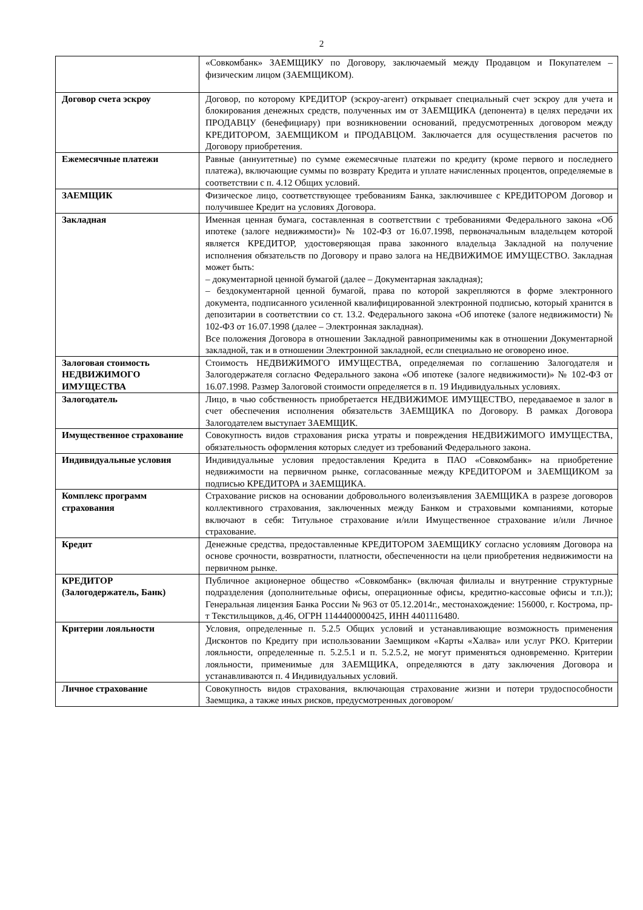2
| | «Совкомбанк» ЗАЕМЩИКУ по Договору, заключаемый между Продавцом и Покупателем – физическим лицом (ЗАЕМЩИКОМ). |
| Договор счета эскроу | Договор, по которому КРЕДИТОР (эскроу-агент) открывает специальный счет эскроу для учета и блокирования денежных средств, полученных им от ЗАЕМЩИКА (депонента) в целях передачи их ПРОДАВЦУ (бенефициару) при возникновении оснований, предусмотренных договором между КРЕДИТОРОМ, ЗАЕМЩИКОМ и ПРОДАВЦОМ. Заключается для осуществления расчетов по Договору приобретения. |
| Ежемесячные платежи | Равные (аннуитетные) по сумме ежемесячные платежи по кредиту (кроме первого и последнего платежа), включающие суммы по возврату Кредита и уплате начисленных процентов, определяемые в соответствии с п. 4.12 Общих условий. |
| ЗАЕМЩИК | Физическое лицо, соответствующее требованиям Банка, заключившее с КРЕДИТОРОМ Договор и получившее Кредит на условиях Договора. |
| Закладная | Именная ценная бумага, составленная в соответствии с требованиями Федерального закона «Об ипотеке (залоге недвижимости)» № 102-ФЗ от 16.07.1998, первоначальным владельцем которой является КРЕДИТОР, удостоверяющая права законного владельца Закладной на получение исполнения обязательств по Договору и право залога на НЕДВИЖИМОЕ ИМУЩЕСТВО. Закладная может быть: – документарной ценной бумагой (далее – Документарная закладная); – бездокументарной ценной бумагой, права по которой закрепляются в форме электронного документа, подписанного усиленной квалифицированной электронной подписью, который хранится в депозитарии в соответствии со ст. 13.2. Федерального закона «Об ипотеке (залоге недвижимости) № 102-ФЗ от 16.07.1998 (далее – Электронная закладная). Все положения Договора в отношении Закладной равноприменимы как в отношении Документарной закладной, так и в отношении Электронной закладной, если специально не оговорено иное. |
| Залоговая стоимость НЕДВИЖИМОГО ИМУЩЕСТВА | Стоимость НЕДВИЖИМОГО ИМУЩЕСТВА, определяемая по соглашению Залогодателя и Залогодержателя согласно Федерального закона «Об ипотеке (залоге недвижимости)» № 102-ФЗ от 16.07.1998. Размер Залоговой стоимости определяется в п. 19 Индивидуальных условиях. |
| Залогодатель | Лицо, в чью собственность приобретается НЕДВИЖИМОЕ ИМУЩЕСТВО, передаваемое в залог в счет обеспечения исполнения обязательств ЗАЕМЩИКА по Договору. В рамках Договора Залогодателем выступает ЗАЕМЩИК. |
| Имущественное страхование | Совокупность видов страхования риска утраты и повреждения НЕДВИЖИМОГО ИМУЩЕСТВА, обязательность оформления которых следует из требований Федерального закона. |
| Индивидуальные условия | Индивидуальные условия предоставления Кредита в ПАО «Совкомбанк» на приобретение недвижимости на первичном рынке, согласованные между КРЕДИТОРОМ и ЗАЕМЩИКОМ за подписью КРЕДИТОРА и ЗАЕМЩИКА. |
| Комплекс программ страхования | Страхование рисков на основании добровольного волеизъявления ЗАЕМЩИКА в разрезе договоров коллективного страхования, заключенных между Банком и страховыми компаниями, которые включают в себя: Титульное страхование и/или Имущественное страхование и/или Личное страхование. |
| Кредит | Денежные средства, предоставленные КРЕДИТОРОМ ЗАЕМЩИКУ согласно условиям Договора на основе срочности, возвратности, платности, обеспеченности на цели приобретения недвижимости на первичном рынке. |
| КРЕДИТОР (Залогодержатель, Банк) | Публичное акционерное общество «Совкомбанк» (включая филиалы и внутренние структурные подразделения (дополнительные офисы, операционные офисы, кредитно-кассовые офисы и т.п.)); Генеральная лицензия Банка России № 963 от 05.12.2014г., местонахождение: 156000, г. Кострома, пр-т Текстильщиков, д.46, ОГРН 1144400000425, ИНН 4401116480. |
| Критерии лояльности | Условия, определенные п. 5.2.5 Общих условий и устанавливающие возможность применения Дисконтов по Кредиту при использовании Заемщиком «Карты «Халва» или услуг РКО. Критерии лояльности, определенные п. 5.2.5.1 и п. 5.2.5.2, не могут применяться одновременно. Критерии лояльности, применимые для ЗАЕМЩИКА, определяются в дату заключения Договора и устанавливаются п. 4 Индивидуальных условий. |
| Личное страхование | Совокупность видов страхования, включающая страхование жизни и потери трудоспособности Заемщика, а также иных рисков, предусмотренных договором/ |